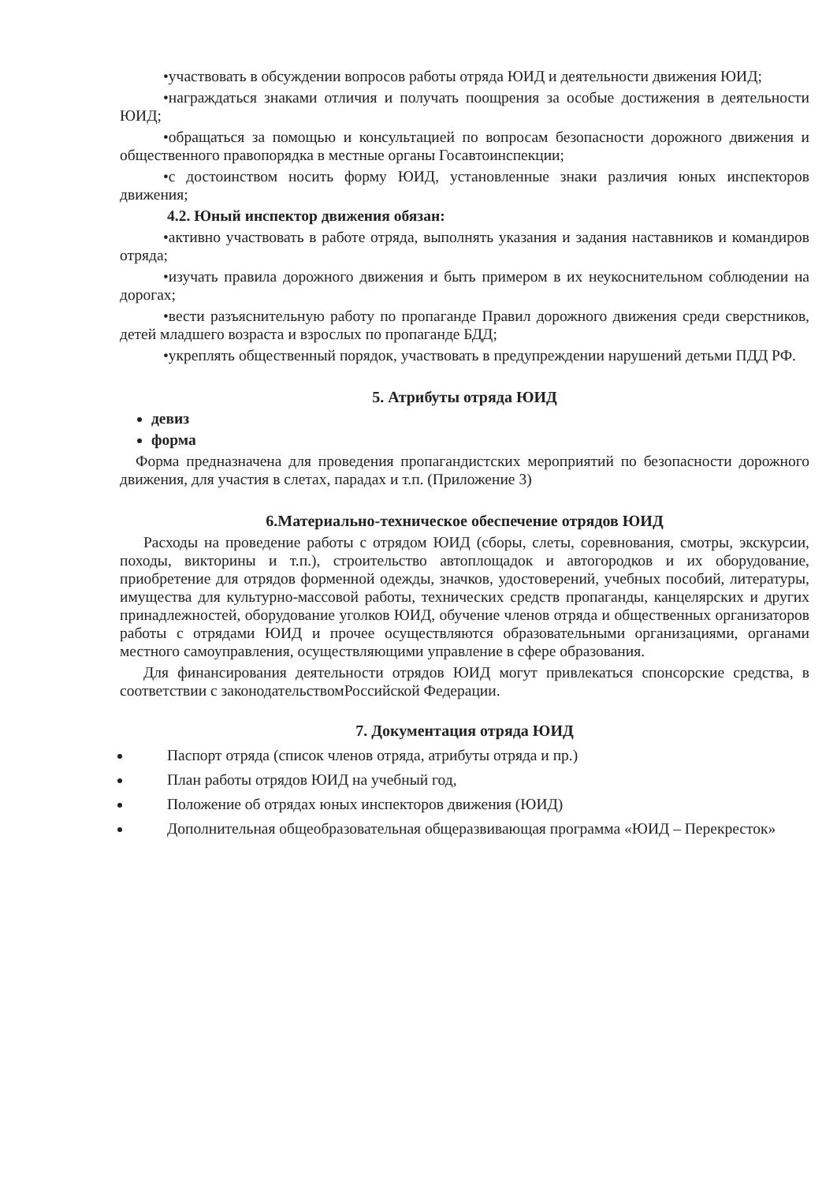•участвовать в обсуждении вопросов работы отряда ЮИД и деятельности движения ЮИД;
•награждаться знаками отличия и получать поощрения за особые достижения в деятельности ЮИД;
•обращаться за помощью и консультацией по вопросам безопасности дорожного движения и общественного правопорядка в местные органы Госавтоинспекции;
•с достоинством носить форму ЮИД, установленные знаки различия юных инспекторов движения;
4.2. Юный инспектор движения обязан:
•активно участвовать в работе отряда, выполнять указания и задания наставников и командиров отряда;
•изучать правила дорожного движения и быть примером в их неукоснительном соблюдении на дорогах;
•вести разъяснительную работу по пропаганде Правил дорожного движения среди сверстников, детей младшего возраста и взрослых по пропаганде БДД;
•укреплять общественный порядок, участвовать в предупреждении нарушений детьми ПДД РФ.
5. Атрибуты отряда ЮИД
девиз
форма
Форма предназначена для проведения пропагандистских мероприятий по безопасности дорожного движения, для участия в слетах, парадах и т.п. (Приложение 3)
6.Материально-техническое обеспечение отрядов ЮИД
Расходы на проведение работы с отрядом ЮИД (сборы, слеты, соревнования, смотры, экскурсии, походы, викторины и т.п.), строительство автоплощадок и автогородков и их оборудование, приобретение для отрядов форменной одежды, значков, удостоверений, учебных пособий, литературы, имущества для культурно-массовой работы, технических средств пропаганды, канцелярских и других принадлежностей, оборудование уголков ЮИД, обучение членов отряда и общественных организаторов работы с отрядами ЮИД и прочее осуществляются образовательными организациями, органами местного самоуправления, осуществляющими управление в сфере образования.
Для финансирования деятельности отрядов ЮИД могут привлекаться спонсорские средства, в соответствии с законодательствомРоссийской Федерации.
7. Документация отряда ЮИД
Паспорт отряда (список членов отряда, атрибуты отряда и пр.)
План работы отрядов ЮИД на учебный год,
Положение об отрядах юных инспекторов движения (ЮИД)
Дополнительная общеобразовательная общеразвивающая программа «ЮИД – Перекресток»